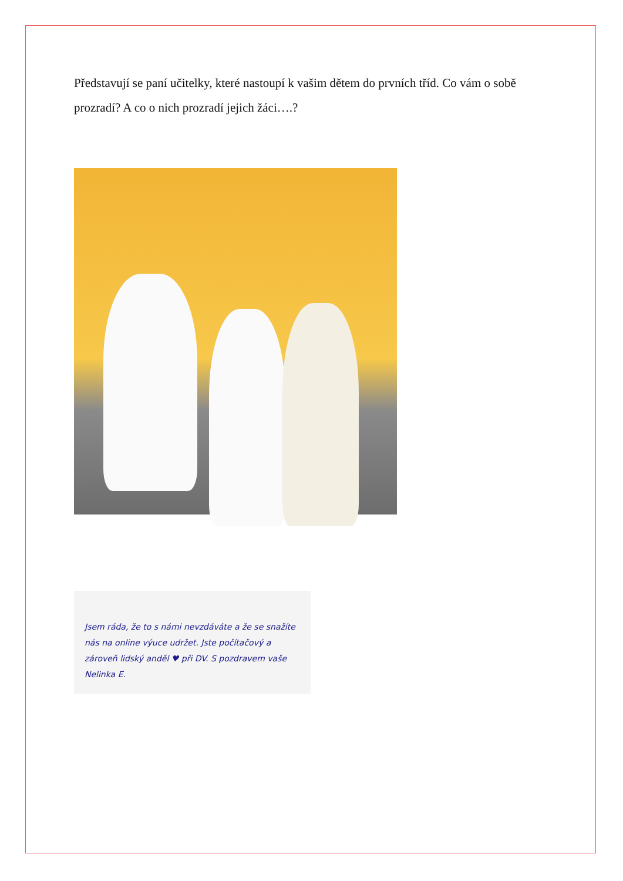Představují se paní učitelky, které nastoupí k vašim dětem do prvních tříd. Co vám o sobě prozradí? A co o nich prozradí jejich žáci….?
Jsem ráda, že to s námi nevzdáváte a že se snažíte nás na online výuce udržet. Jste počítačový a zároveň lidský anděl ♥ při DV. S pozdravem vaše Nelinka E.